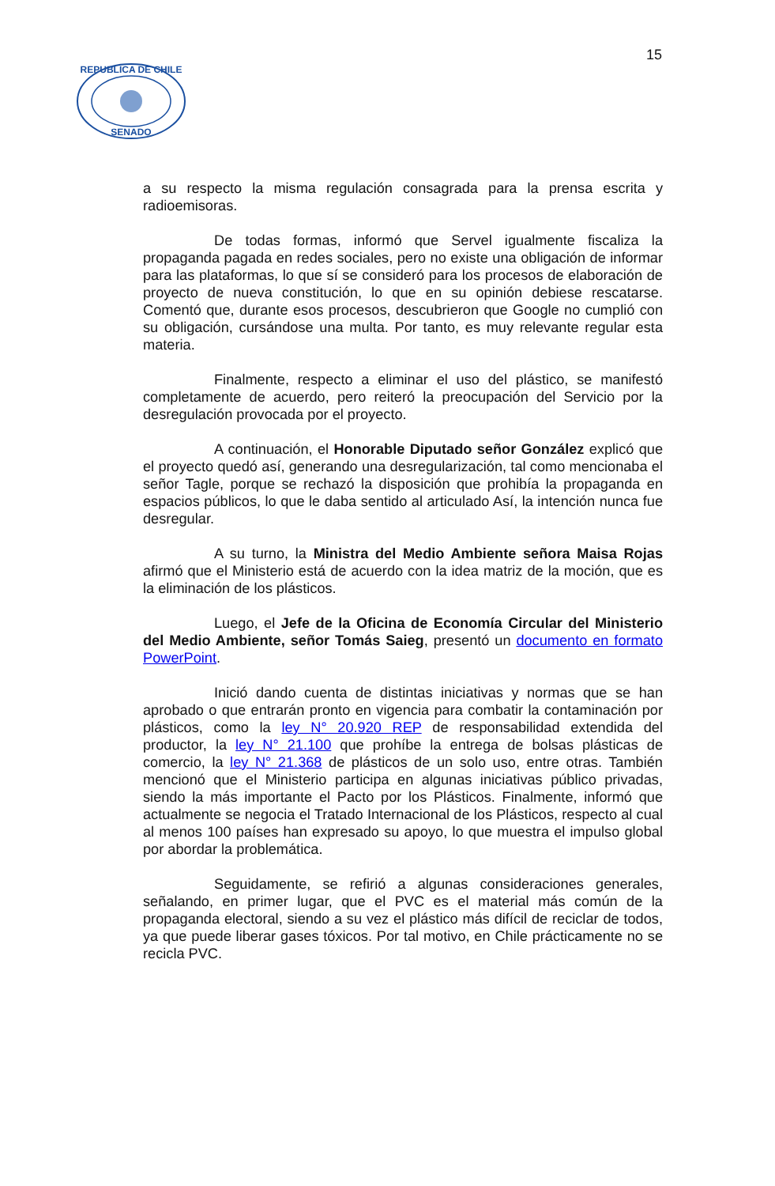15
REPUBLICA DE CHILE
SENADO
a su respecto la misma regulación consagrada para la prensa escrita y radioemisoras.
De todas formas, informó que Servel igualmente fiscaliza la propaganda pagada en redes sociales, pero no existe una obligación de informar para las plataformas, lo que sí se consideró para los procesos de elaboración de proyecto de nueva constitución, lo que en su opinión debiese rescatarse. Comentó que, durante esos procesos, descubrieron que Google no cumplió con su obligación, cursándose una multa. Por tanto, es muy relevante regular esta materia.
Finalmente, respecto a eliminar el uso del plástico, se manifestó completamente de acuerdo, pero reiteró la preocupación del Servicio por la desregulación provocada por el proyecto.
A continuación, el Honorable Diputado señor González explicó que el proyecto quedó así, generando una desregularización, tal como mencionaba el señor Tagle, porque se rechazó la disposición que prohibía la propaganda en espacios públicos, lo que le daba sentido al articulado Así, la intención nunca fue desregular.
A su turno, la Ministra del Medio Ambiente señora Maisa Rojas afirmó que el Ministerio está de acuerdo con la idea matriz de la moción, que es la eliminación de los plásticos.
Luego, el Jefe de la Oficina de Economía Circular del Ministerio del Medio Ambiente, señor Tomás Saieg, presentó un documento en formato PowerPoint.
Inició dando cuenta de distintas iniciativas y normas que se han aprobado o que entrarán pronto en vigencia para combatir la contaminación por plásticos, como la ley N° 20.920 REP de responsabilidad extendida del productor, la ley N° 21.100 que prohíbe la entrega de bolsas plásticas de comercio, la ley N° 21.368 de plásticos de un solo uso, entre otras. También mencionó que el Ministerio participa en algunas iniciativas público privadas, siendo la más importante el Pacto por los Plásticos. Finalmente, informó que actualmente se negocia el Tratado Internacional de los Plásticos, respecto al cual al menos 100 países han expresado su apoyo, lo que muestra el impulso global por abordar la problemática.
Seguidamente, se refirió a algunas consideraciones generales, señalando, en primer lugar, que el PVC es el material más común de la propaganda electoral, siendo a su vez el plástico más difícil de reciclar de todos, ya que puede liberar gases tóxicos. Por tal motivo, en Chile prácticamente no se recicla PVC.